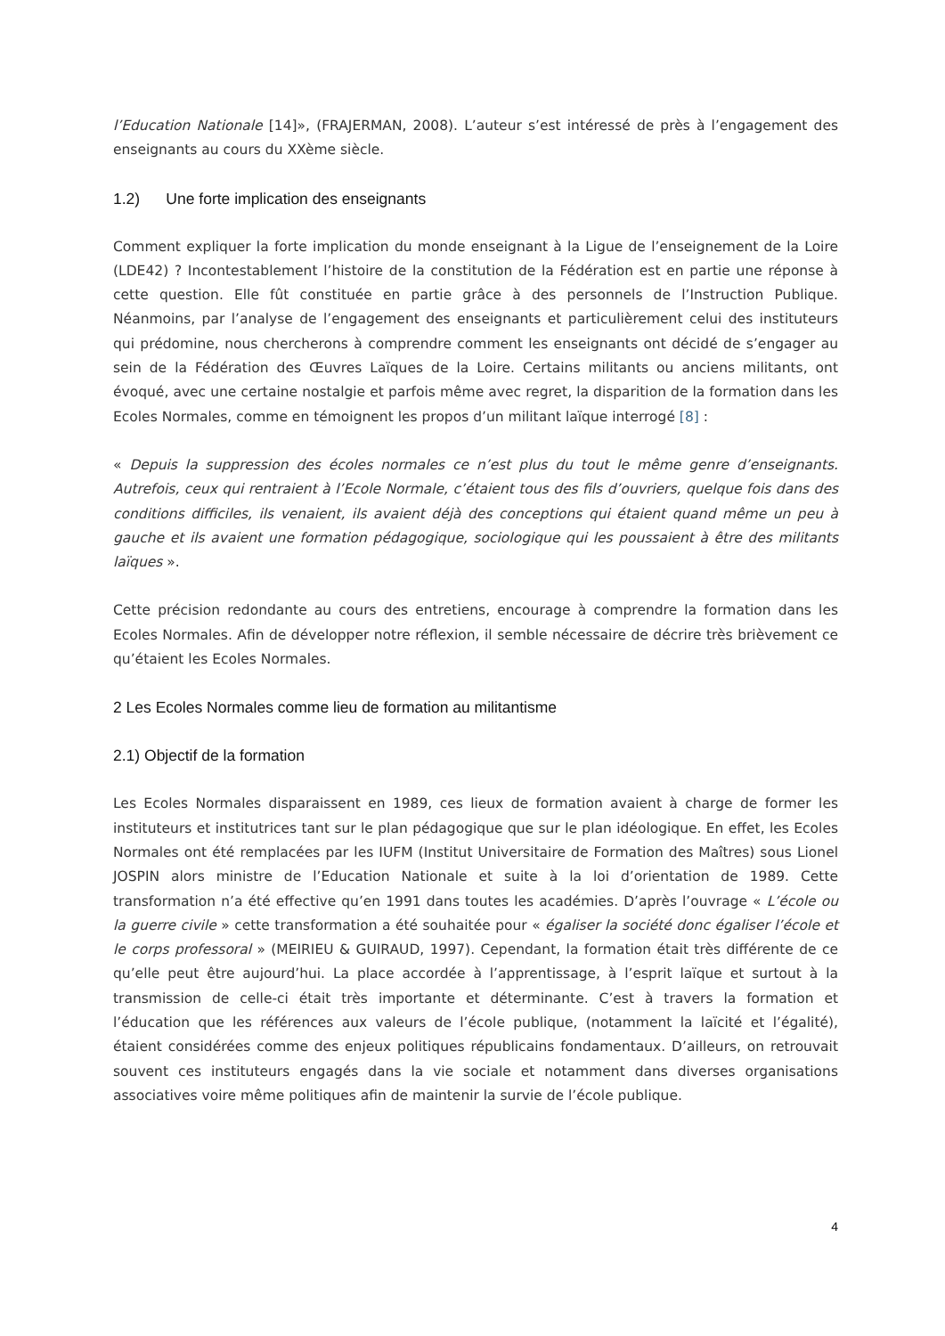l’Education Nationale [14]», (FRAJERMAN, 2008). L’auteur s’est intéressé de près à l’engagement des enseignants au cours du XXème siècle.
1.2) Une forte implication des enseignants
Comment expliquer la forte implication du monde enseignant à la Ligue de l’enseignement de la Loire (LDE42) ? Incontestablement l’histoire de la constitution de la Fédération est en partie une réponse à cette question. Elle fût constituée en partie grâce à des personnels de l’Instruction Publique. Néanmoins, par l’analyse de l’engagement des enseignants et particulièrement celui des instituteurs qui prédomine, nous chercherons à comprendre comment les enseignants ont décidé de s’engager au sein de la Fédération des Œuvres Laïques de la Loire. Certains militants ou anciens militants, ont évoqué, avec une certaine nostalgie et parfois même avec regret, la disparition de la formation dans les Ecoles Normales, comme en témoignent les propos d’un militant laïque interrogé [8] :
« Depuis la suppression des écoles normales ce n’est plus du tout le même genre d’enseignants. Autrefois, ceux qui rentraient à l’Ecole Normale, c’étaient tous des fils d’ouvriers, quelque fois dans des conditions difficiles, ils venaient, ils avaient déjà des conceptions qui étaient quand même un peu à gauche et ils avaient une formation pédagogique, sociologique qui les poussaient à être des militants laïques ».
Cette précision redondante au cours des entretiens, encourage à comprendre la formation dans les Ecoles Normales. Afin de développer notre réflexion, il semble nécessaire de décrire très brièvement ce qu’étaient les Ecoles Normales.
2 Les Ecoles Normales comme lieu de formation au militantisme
2.1) Objectif de la formation
Les Ecoles Normales disparaissent en 1989, ces lieux de formation avaient à charge de former les instituteurs et institutrices tant sur le plan pédagogique que sur le plan idéologique. En effet, les Ecoles Normales ont été remplacées par les IUFM (Institut Universitaire de Formation des Maîtres) sous Lionel JOSPIN alors ministre de l’Education Nationale et suite à la loi d’orientation de 1989. Cette transformation n’a été effective qu’en 1991 dans toutes les académies. D’après l’ouvrage « L’école ou la guerre civile » cette transformation a été souhaitée pour « égaliser la société donc égaliser l’école et le corps professoral » (MEIRIEU & GUIRAUD, 1997). Cependant, la formation était très différente de ce qu’elle peut être aujourd’hui. La place accordée à l’apprentissage, à l’esprit laïque et surtout à la transmission de celle-ci était très importante et déterminante. C’est à travers la formation et l’éducation que les références aux valeurs de l’école publique, (notamment la laïcité et l’égalité), étaient considérées comme des enjeux politiques républicains fondamentaux. D’ailleurs, on retrouvait souvent ces instituteurs engagés dans la vie sociale et notamment dans diverses organisations associatives voire même politiques afin de maintenir la survie de l’école publique.
4